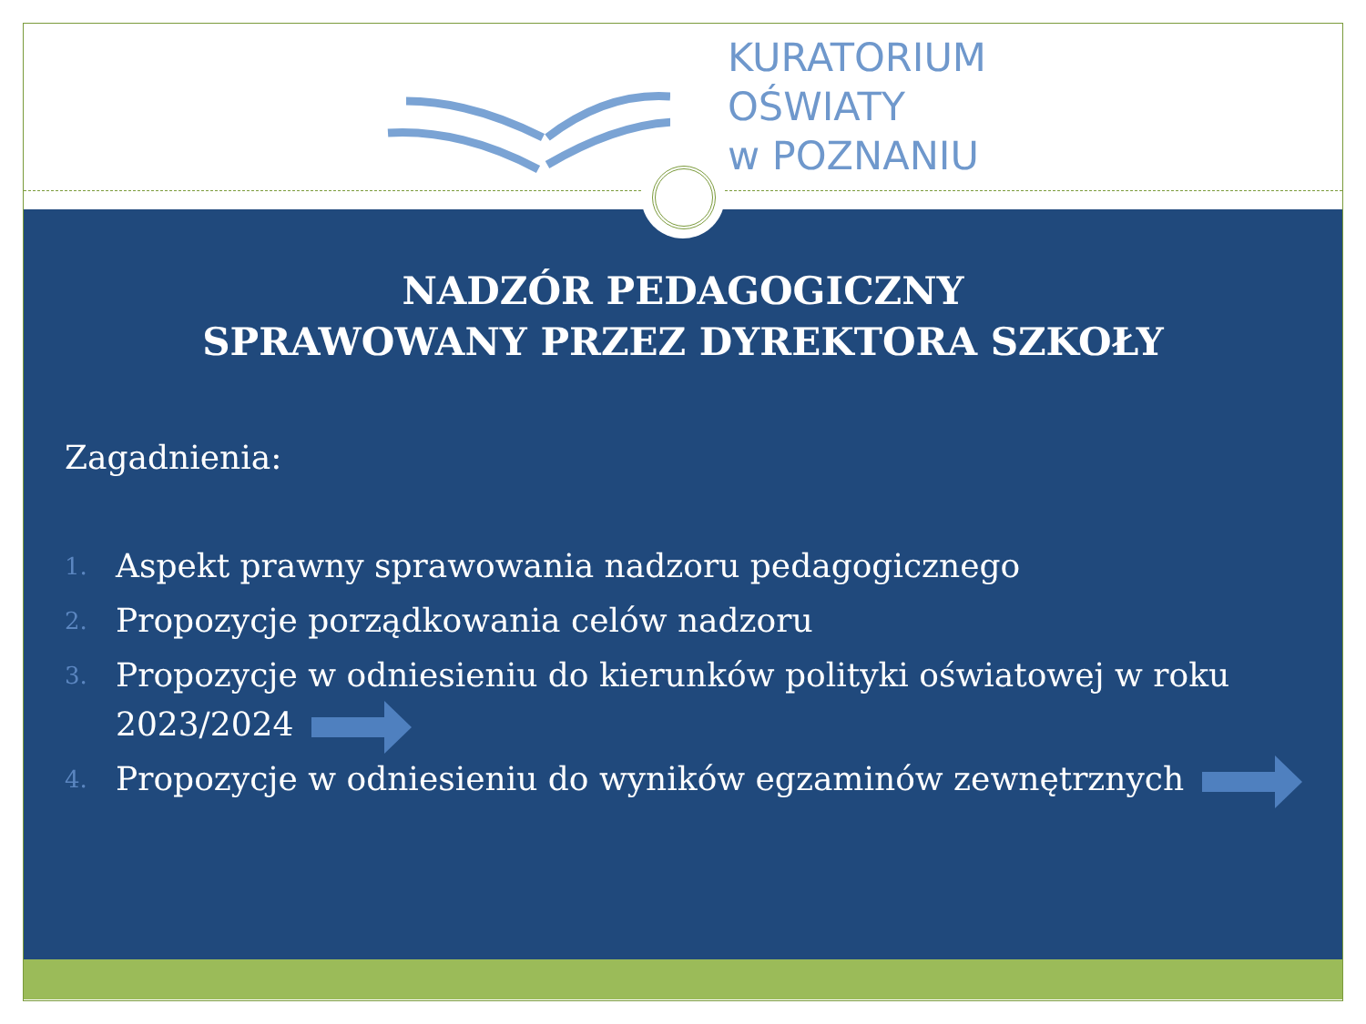KURATORIUM
OŚWIATY
w POZNANIU
NADZÓR PEDAGOGICZNY
SPRAWOWANY PRZEZ DYREKTORA SZKOŁY
Zagadnienia:
1. Aspekt prawny sprawowania nadzoru pedagogicznego
2. Propozycje porządkowania celów nadzoru
3. Propozycje w odniesieniu do kierunków polityki oświatowej w roku 2023/2024
4. Propozycje w odniesieniu do wyników egzaminów zewnętrznych